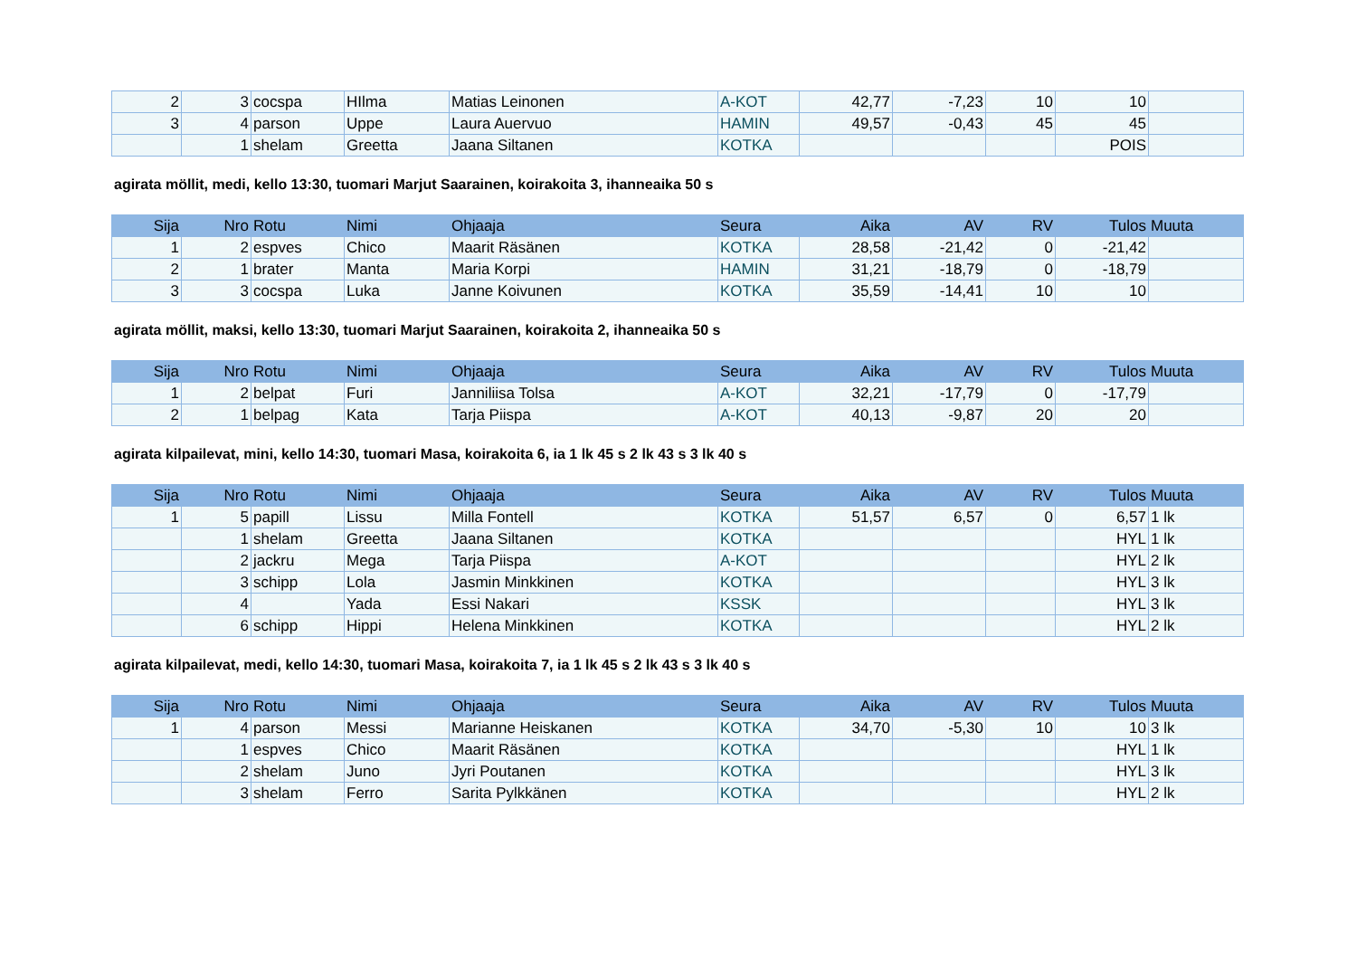| 2 | 3 | cocspa | HIlma | Matias Leinonen | A-KOT | 42,77 | -7,23 | 10 | 10 | |
| 3 | 4 | parson | Uppe | Laura Auervuo | HAMIN | 49,57 | -0,43 | 45 | 45 | |
| | 1 | shelam | Greetta | Jaana Siltanen | KOTKA | | | | POIS | |
agirata möllit, medi, kello 13:30, tuomari Marjut Saarainen, koirakoita 3, ihanneaika 50 s
| Sija | Nro | Rotu | Nimi | Ohjaaja | Seura | Aika | AV | RV | Tulos | Muuta |
| --- | --- | --- | --- | --- | --- | --- | --- | --- | --- | --- |
| 1 | 2 | espves | Chico | Maarit Räsänen | KOTKA | 28,58 | -21,42 | 0 | -21,42 | |
| 2 | 1 | brater | Manta | Maria Korpi | HAMIN | 31,21 | -18,79 | 0 | -18,79 | |
| 3 | 3 | cocspa | Luka | Janne Koivunen | KOTKA | 35,59 | -14,41 | 10 | 10 | |
agirata möllit, maksi, kello 13:30, tuomari Marjut Saarainen, koirakoita 2, ihanneaika 50 s
| Sija | Nro | Rotu | Nimi | Ohjaaja | Seura | Aika | AV | RV | Tulos | Muuta |
| --- | --- | --- | --- | --- | --- | --- | --- | --- | --- | --- |
| 1 | 2 | belpat | Furi | Janniliisa Tolsa | A-KOT | 32,21 | -17,79 | 0 | -17,79 | |
| 2 | 1 | belpag | Kata | Tarja Piispa | A-KOT | 40,13 | -9,87 | 20 | 20 | |
agirata kilpailevat, mini, kello 14:30, tuomari Masa, koirakoita 6, ia 1 lk 45 s 2 lk 43 s 3 lk 40 s
| Sija | Nro | Rotu | Nimi | Ohjaaja | Seura | Aika | AV | RV | Tulos | Muuta |
| --- | --- | --- | --- | --- | --- | --- | --- | --- | --- | --- |
| 1 | 5 | papill | Lissu | Milla Fontell | KOTKA | 51,57 | 6,57 | 0 | 6,57 | 1 lk |
| | 1 | shelam | Greetta | Jaana Siltanen | KOTKA | | | | HYL | 1 lk |
| | 2 | jackru | Mega | Tarja Piispa | A-KOT | | | | HYL | 2 lk |
| | 3 | schipp | Lola | Jasmin Minkkinen | KOTKA | | | | HYL | 3 lk |
| | 4 | | Yada | Essi Nakari | KSSK | | | | HYL | 3 lk |
| | 6 | schipp | Hippi | Helena Minkkinen | KOTKA | | | | HYL | 2 lk |
agirata kilpailevat, medi, kello 14:30, tuomari Masa, koirakoita 7, ia 1 lk 45 s 2 lk 43 s 3 lk 40 s
| Sija | Nro | Rotu | Nimi | Ohjaaja | Seura | Aika | AV | RV | Tulos | Muuta |
| --- | --- | --- | --- | --- | --- | --- | --- | --- | --- | --- |
| 1 | 4 | parson | Messi | Marianne Heiskanen | KOTKA | 34,70 | -5,30 | 10 | 10 | 3 lk |
| | 1 | espves | Chico | Maarit Räsänen | KOTKA | | | | HYL | 1 lk |
| | 2 | shelam | Juno | Jyri Poutanen | KOTKA | | | | HYL | 3 lk |
| | 3 | shelam | Ferro | Sarita Pylkkänen | KOTKA | | | | HYL | 2 lk |